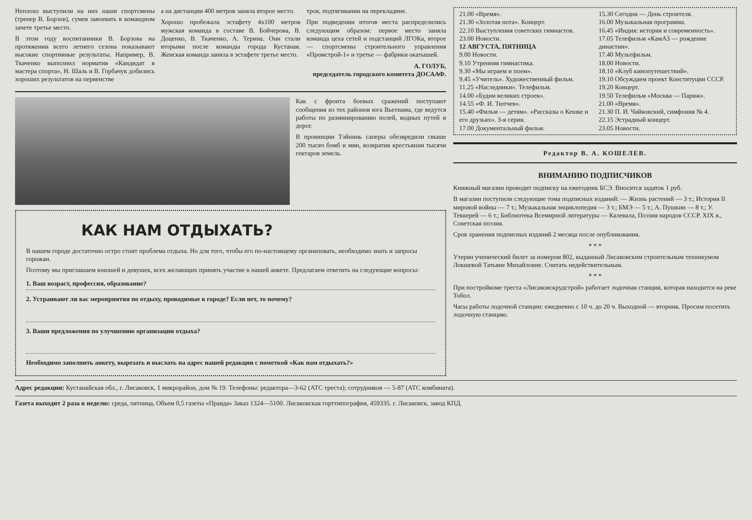Неплохо выступили на них наши спортсмены (тренер В. Борзов), сумев завоевать в командном зачете третье место.
В этом году воспитанники В. Борзова на протяжении всего летнего сезона показывают высокие спортивные результаты. Например, В. Ткаченко выполнил норматив «Кандидат в мастера спорта», Н. Шаль и В. Горбачук добились хороших результатов на первенстве
а на дистанции 400 метров заняла второе место.
Хорошо пробежала эстафету 4х100 метров мужская команда в составе В. Бойчерова, В. Доценко, В. Ткаченко, А. Терина. Они стали вторыми после команды города Кустаная. Женская команда заняла в эстафете третье место.
тров, подтягивании на перекладине.
При подведении итогов места распределились следующим образом: первое место заняла команда цеха сетей и подстанций ЛГОКа, второе — спортсмены строительного управления «Промстрой-1» и третье — фабрики окатышей.
А. ГОЛУБ,
председатель городского комитета ДОСААФ.
Как с фронта боевых сражений поступают сообщения из тех районов юга Вьетнама, где ведутся работы по разминированию полей, водных путей и дорог.
В провинции Тэйнинь саперы обезвредили свыше 200 тысяч бомб и мин, возвратив крестьянам тысячи гектаров земель.
КАК НАМ ОТДЫХАТЬ?
В нашем городе достаточно остро стоит проблема отдыха. Но для того, чтобы его по-настоящему организовать, необходимо знать и запросы горожан.
Поэтому мы приглашаем юношей и девушек, всех желающих принять участие в нашей анкете. Предлагаем ответить на следующие вопросы:
1. Ваш возраст, профессия, образование?
2. Устраивают ли вас мероприятия по отдыху, проводимые в городе? Если нет, то почему?
3. Ваши предложения по улучшению организации отдыха?
Необходимо заполнить анкету, вырезать и выслать на адрес нашей редакции с пометкой «Как нам отдыхать?»
21.00 «Время».
21.30 «Золотая нота». Концерт.
22.10 Выступления советских гимнастов.
23.00 Новости.
12 АВГУСТА, ПЯТНИЦА
9.00 Новости.
9.10 Утренняя гимнастика.
9.30 «Мы играем и поем».
9.45 «Учитель». Художественный фильм.
11.25 «Наследники». Телефильм.
14.00 «Будни великих строек».
14.55 «Ф. И. Тютчев».
15.40 «Фильм — детям». «Рассказы о Кешке и его друзьях». 3-я серия.
17.00 Документальный фильм.
15.30 Сегодня — День строителя.
16.00 Музыкальная программа.
16.45 «Индия: история и современность».
17.05 Телефильм «КамАЗ — рождение династии».
17.40 Мультфильм.
18.00 Новости.
18.10 «Клуб кинопутешествий».
19.10 Обсуждаем проект Конституции СССР.
19.20 Концерт.
19.50 Телефильм «Москва — Париж».
21.00 «Время».
21.30 П. И. Чайковский, симфония № 4.
22.15 Эстрадный концерт.
23.05 Новости.
Редактор В. А. КОШЕЛЕВ.
ВНИМАНИЮ ПОДПИСЧИКОВ
Книжный магазин проводит подписку на ежегодник БСЭ. Вносится задаток 1 руб.
В магазин поступили следующие тома подписных изданий: — Жизнь растений — 3 т.; История II мировой войны — 7 т.; Музыкальная энциклопедия — 3 т.; БМЭ — 5 т.; А. Пушкин — 8 т.; У. Теккерей — 6 т.; Библиотека Всемирной литературы — Калевала, Поэзия народов СССР. XIX в., Советская поэзия.
Срок хранения подписных изданий 2 месяца после опубликования.
* * *
Утерян ученический билет за номером 802, выданный Лисаковским строительным техникумом Локшевой Татьяне Михайловне. Считать недействительным.
* * *
При постройкоме треста «Лисаковскрудстрой» работает лодочная станция, которая находится на реке Тобол.
Часы работы лодочной станции: ежедневно с 10 ч. до 20 ч. Выходной — вторник. Просим посетить лодочную станцию.
Адрес редакции: Кустанайская обл., г. Лисаковск, 1 микрорайон, дом № 19. Телефоны: редактора—3-62 (АТС треста); сотрудников — 5-87 (АТС комбината).
Газета выходит 2 раза в неделю: среда, пятница, Объем 0,5 газеты «Правда» Заказ 1324—5100. Лисаковская горттипография, 459335. г. Лисаковск, завод КПД.